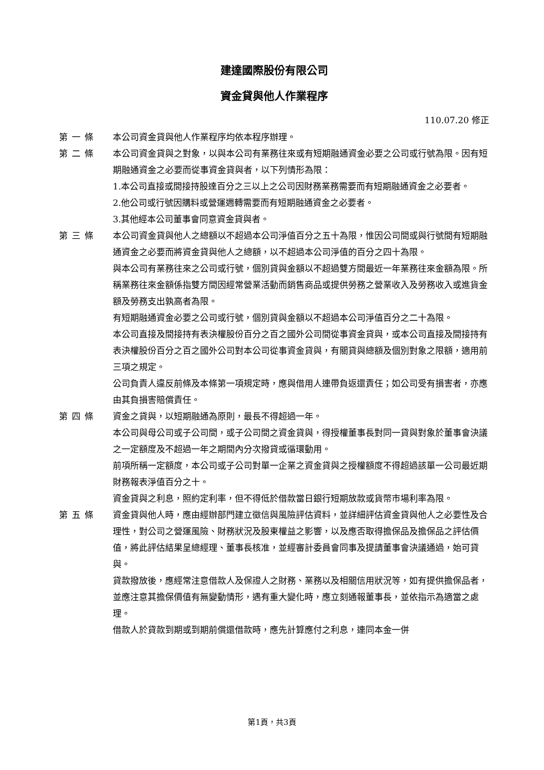建達國際股份有限公司
資金貸與他人作業程序
110.07.20 修正
第一條 本公司資金貸與他人作業程序均依本程序辦理。
第二條 本公司資金貸與之對象，以與本公司有業務往來或有短期融通資金必要之公司或行號為限。因有短期融通資金之必要而從事資金貸與者，以下列情形為限：
1.本公司直接或間接持股達百分之三以上之公司因財務業務需要而有短期融通資金之必要者。
2.他公司或行號因購料或營運週轉需要而有短期融通資金之必要者。
3.其他經本公司董事會同意資金貸與者。
第三條 本公司資金貸與他人之總額以不超過本公司淨值百分之五十為限，惟因公司間或與行號間有短期融通資金之必要而將資金貸與他人之總額，以不超過本公司淨值的百分之四十為限。
與本公司有業務往來之公司或行號，個別貸與金額以不超過雙方間最近一年業務往來金額為限。所稱業務往來金額係指雙方間因經常營業活動而銷售商品或提供勞務之營業收入及勞務收入或進貨金額及勞務支出孰高者為限。
有短期融通資金必要之公司或行號，個別貸與金額以不超過本公司淨值百分之二十為限。
本公司直接及間接持有表決權股份百分之百之國外公司間從事資金貸與，或本公司直接及間接持有表決權股份百分之百之國外公司對本公司從事資金貸與，有關貸與總額及個別對象之限額，適用前三項之規定。
公司負責人違反前條及本條第一項規定時，應與借用人連帶負返還責任；如公司受有損害者，亦應由其負損害賠償責任。
第四條 資金之貸與，以短期融通為原則，最長不得超過一年。
本公司與母公司或子公司間，或子公司間之資金貸與，得授權董事長對同一貸與對象於董事會決議之一定額度及不超過一年之期間內分次撥貸或循環動用。
前項所稱一定額度，本公司或子公司對單一企業之資金貸與之授權額度不得超過該單一公司最近期財務報表淨值百分之十。
資金貸與之利息，照約定利率，但不得低於借款當日銀行短期放款或貨幣市場利率為限。
第五條 資金貸與他人時，應由經辦部門建立徵信與風險評估資料，並詳細評估資金貸與他人之必要性及合理性，對公司之營運風險、財務狀況及股東權益之影響，以及應否取得擔保品及擔保品之評估價值，將此評估結果呈總經理、董事長核准，並經審計委員會同事及提請董事會決議通過，始可貸與。
貸款撥放後，應經常注意借款人及保證人之財務、業務以及相關信用狀況等，如有提供擔保品者，並應注意其擔保價值有無變動情形，遇有重大變化時，應立刻通報董事長，並依指示為適當之處理。
借款人於貸款到期或到期前償還借款時，應先計算應付之利息，連同本金一併
第1頁，共3頁